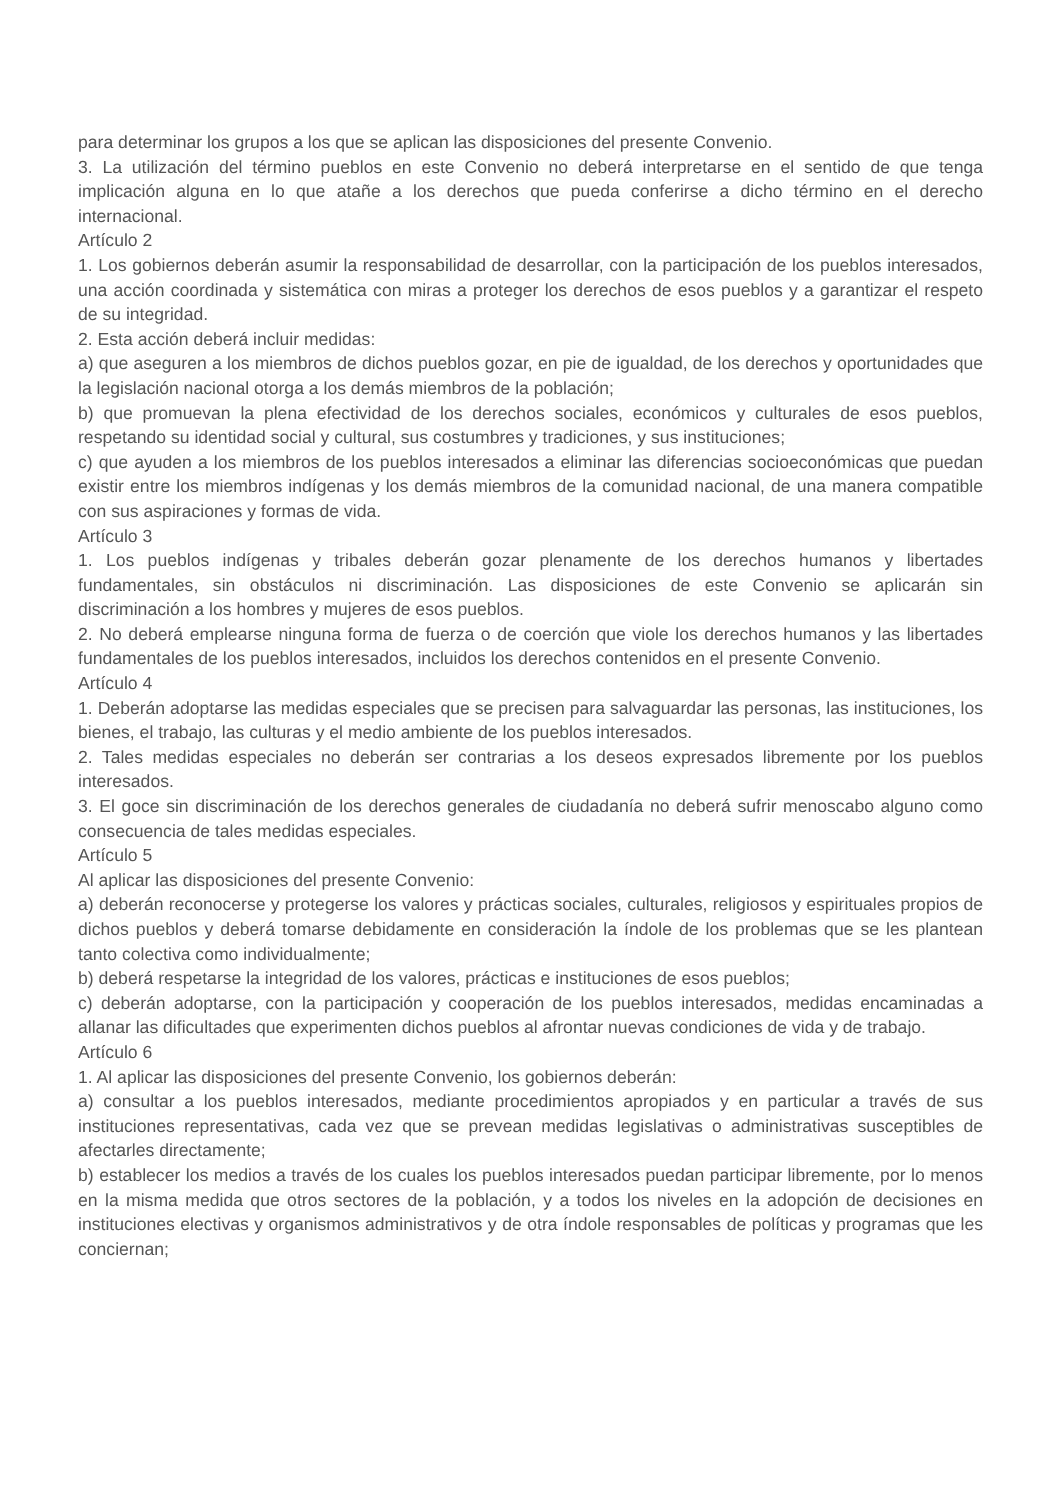para determinar los grupos a los que se aplican las disposiciones del presente Convenio.
3. La utilización del término pueblos en este Convenio no deberá interpretarse en el sentido de que tenga implicación alguna en lo que atañe a los derechos que pueda conferirse a dicho término en el derecho internacional.
Artículo 2
1. Los gobiernos deberán asumir la responsabilidad de desarrollar, con la participación de los pueblos interesados, una acción coordinada y sistemática con miras a proteger los derechos de esos pueblos y a garantizar el respeto de su integridad.
2. Esta acción deberá incluir medidas:
a) que aseguren a los miembros de dichos pueblos gozar, en pie de igualdad, de los derechos y oportunidades que la legislación nacional otorga a los demás miembros de la población;
b) que promuevan la plena efectividad de los derechos sociales, económicos y culturales de esos pueblos, respetando su identidad social y cultural, sus costumbres y tradiciones, y sus instituciones;
c) que ayuden a los miembros de los pueblos interesados a eliminar las diferencias socioeconómicas que puedan existir entre los miembros indígenas y los demás miembros de la comunidad nacional, de una manera compatible con sus aspiraciones y formas de vida.
Artículo 3
1. Los pueblos indígenas y tribales deberán gozar plenamente de los derechos humanos y libertades fundamentales, sin obstáculos ni discriminación. Las disposiciones de este Convenio se aplicarán sin discriminación a los hombres y mujeres de esos pueblos.
2. No deberá emplearse ninguna forma de fuerza o de coerción que viole los derechos humanos y las libertades fundamentales de los pueblos interesados, incluidos los derechos contenidos en el presente Convenio.
Artículo 4
1. Deberán adoptarse las medidas especiales que se precisen para salvaguardar las personas, las instituciones, los bienes, el trabajo, las culturas y el medio ambiente de los pueblos interesados.
2. Tales medidas especiales no deberán ser contrarias a los deseos expresados libremente por los pueblos interesados.
3. El goce sin discriminación de los derechos generales de ciudadanía no deberá sufrir menoscabo alguno como consecuencia de tales medidas especiales.
Artículo 5
Al aplicar las disposiciones del presente Convenio:
a) deberán reconocerse y protegerse los valores y prácticas sociales, culturales, religiosos y espirituales propios de dichos pueblos y deberá tomarse debidamente en consideración la índole de los problemas que se les plantean tanto colectiva como individualmente;
b) deberá respetarse la integridad de los valores, prácticas e instituciones de esos pueblos;
c) deberán adoptarse, con la participación y cooperación de los pueblos interesados, medidas encaminadas a allanar las dificultades que experimenten dichos pueblos al afrontar nuevas condiciones de vida y de trabajo.
Artículo 6
1. Al aplicar las disposiciones del presente Convenio, los gobiernos deberán:
a) consultar a los pueblos interesados, mediante procedimientos apropiados y en particular a través de sus instituciones representativas, cada vez que se prevean medidas legislativas o administrativas susceptibles de afectarles directamente;
b) establecer los medios a través de los cuales los pueblos interesados puedan participar libremente, por lo menos en la misma medida que otros sectores de la población, y a todos los niveles en la adopción de decisiones en instituciones electivas y organismos administrativos y de otra índole responsables de políticas y programas que les conciernan;